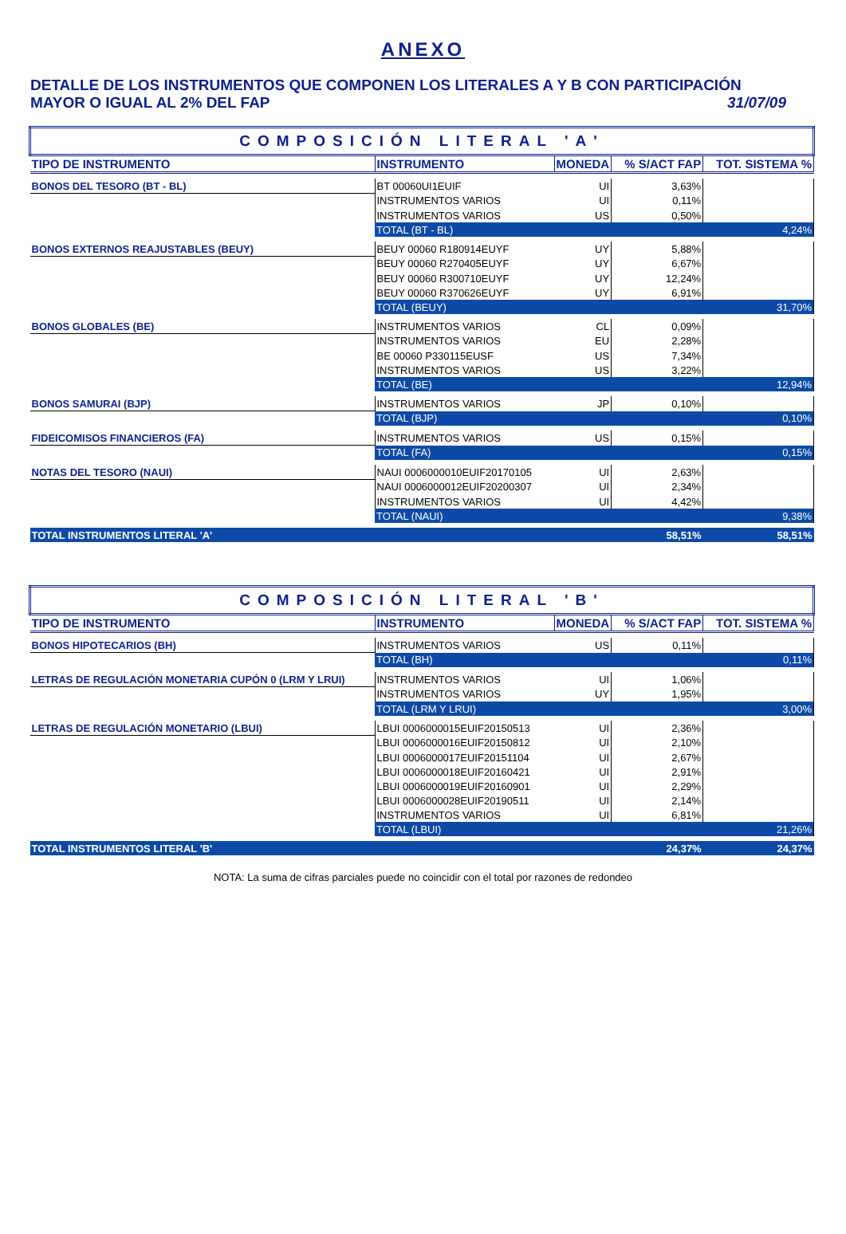ANEXO
DETALLE DE LOS INSTRUMENTOS QUE COMPONEN LOS LITERALES A Y B CON PARTICIPACIÓN
MAYOR O IGUAL AL 2% DEL FAP 31/07/09
| COMPOSICIÓN LITERAL 'A' | | | | |
| TIPO DE INSTRUMENTO | INSTRUMENTO | MONEDA | % S/ACT FAP | TOT. SISTEMA % |
| BONOS DEL TESORO (BT - BL) | BT 00060UI1EUIF | UI | 3,63% | |
| | INSTRUMENTOS VARIOS | UI | 0,11% | |
| | INSTRUMENTOS VARIOS | US | 0,50% | |
| | TOTAL (BT - BL) | | | 4,24% |
| BONOS EXTERNOS REAJUSTABLES (BEUY) | BEUY 00060 R180914EUYF | UY | 5,88% | |
| | BEUY 00060 R270405EUYF | UY | 6,67% | |
| | BEUY 00060 R300710EUYF | UY | 12,24% | |
| | BEUY 00060 R370626EUYF | UY | 6,91% | |
| | TOTAL (BEUY) | | | 31,70% |
| BONOS GLOBALES (BE) | INSTRUMENTOS VARIOS | CL | 0,09% | |
| | INSTRUMENTOS VARIOS | EU | 2,28% | |
| | BE 00060 P330115EUSF | US | 7,34% | |
| | INSTRUMENTOS VARIOS | US | 3,22% | |
| | TOTAL (BE) | | | 12,94% |
| BONOS SAMURAI (BJP) | INSTRUMENTOS VARIOS | JP | 0,10% | |
| | TOTAL (BJP) | | | 0,10% |
| FIDEICOMISOS FINANCIEROS (FA) | INSTRUMENTOS VARIOS | US | 0,15% | |
| | TOTAL (FA) | | | 0,15% |
| NOTAS DEL TESORO (NAUI) | NAUI 0006000010EUIF20170105 | UI | 2,63% | |
| | NAUI 0006000012EUIF20200307 | UI | 2,34% | |
| | INSTRUMENTOS VARIOS | UI | 4,42% | |
| | TOTAL (NAUI) | | | 9,38% |
| TOTAL INSTRUMENTOS LITERAL 'A' | | | 58,51% | 58,51% |
| COMPOSICIÓN LITERAL 'B' | | | | |
| TIPO DE INSTRUMENTO | INSTRUMENTO | MONEDA | % S/ACT FAP | TOT. SISTEMA % |
| BONOS HIPOTECARIOS (BH) | INSTRUMENTOS VARIOS | US | 0,11% | |
| | TOTAL (BH) | | | 0,11% |
| LETRAS DE REGULACIÓN MONETARIA CUPÓN 0 (LRM Y LRUI) | INSTRUMENTOS VARIOS | UI | 1,06% | |
| | INSTRUMENTOS VARIOS | UY | 1,95% | |
| | TOTAL (LRM Y LRUI) | | | 3,00% |
| LETRAS DE REGULACIÓN MONETARIO (LBUI) | LBUI 0006000015EUIF20150513 | UI | 2,36% | |
| | LBUI 0006000016EUIF20150812 | UI | 2,10% | |
| | LBUI 0006000017EUIF20151104 | UI | 2,67% | |
| | LBUI 0006000018EUIF20160421 | UI | 2,91% | |
| | LBUI 0006000019EUIF20160901 | UI | 2,29% | |
| | LBUI 0006000028EUIF20190511 | UI | 2,14% | |
| | INSTRUMENTOS VARIOS | UI | 6,81% | |
| | TOTAL (LBUI) | | | 21,26% |
| TOTAL INSTRUMENTOS LITERAL 'B' | | | 24,37% | 24,37% |
NOTA: La suma de cifras parciales puede no coincidir con el total por razones de redondeo